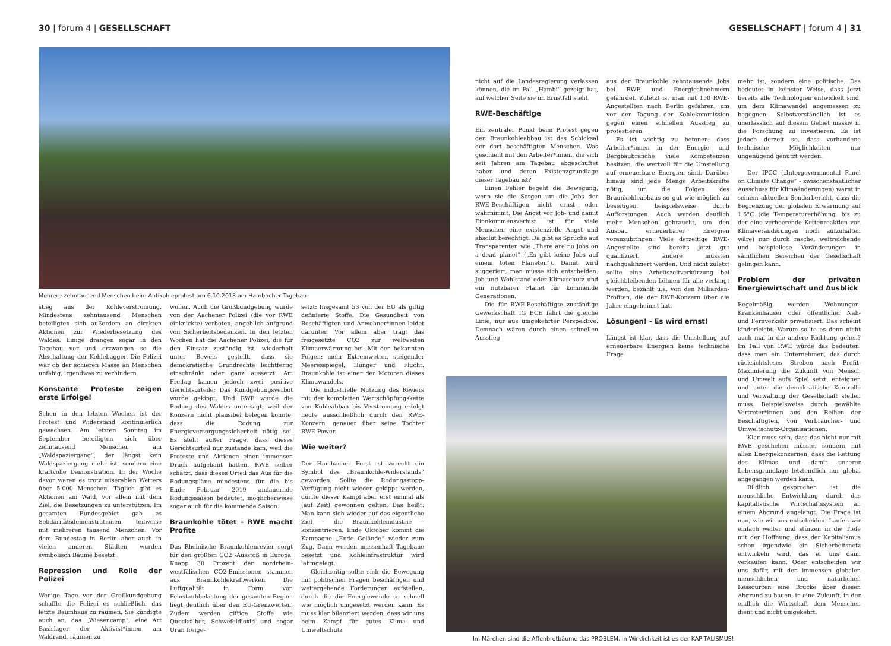30 | forum 4 | GESELLSCHAFT
Mehrere zehntausend Menschen beim Antikohleprotest am 6.10.2018 am Hambacher Tagebau
stieg aus der Kohleverstromung. Mindestens zehntausend Menschen beteiligten sich außerdem an direkten Aktionen zur Wiederbesetzung des Waldes. Einige drangen sogar in den Tagebau vor und erzwangen so die Abschaltung der Kohlebagger. Die Polizei war ob der schieren Masse an Menschen unfähig, irgendwas zu verhindern.
Konstante Proteste zeigen erste Erfolge!
Schon in den letzten Wochen ist der Protest und Widerstand kontinuierlich gewachsen. Am letzten Sonntag im September beteiligten sich über zehntausend Menschen am „Waldspaziergang“, der längst kein Waldspaziergang mehr ist, sondern eine kraftvolle Demonstration. In der Woche davor waren es trotz miserablen Wetters über 5.000 Menschen. Täglich gibt es Aktionen am Wald, vor allem mit dem Ziel, die Besetzungen zu unterstützen. Im gesamten Bundesgebiet gab es Solidaritätsdemonstrationen, teilweise mit mehreren tausend Menschen. Vor dem Bundestag in Berlin aber auch in vielen anderen Städten wurden symbolisch Bäume besetzt.
Repression und Rolle der Polizei
Wenige Tage vor der Großkundgebung schaffte die Polizei es schließlich, das letzte Baumhaus zu räumen. Sie kündigte auch an, das „Wiesencamp“, eine Art Basislager der Aktivist*innen am Waldrand, räumen zu
wollen. Auch die Großkundgebung wurde von der Aachener Polizei (die vor RWE einknickte) verboten, angeblich aufgrund von Sicherheitsbedenken. In den letzten Wochen hat die Aachener Polizei, die für den Einsatz zuständig ist, wiederholt unter Beweis gestellt, dass sie demokratische Grundrechte leichtfertig einschränkt oder ganz aussetzt. Am Freitag kamen jedoch zwei positive Gerichtsurteile: Das Kundgebungsverbot wurde gekippt. Und RWE wurde die Rodung des Waldes untersagt, weil der Konzern nicht plausibel belegen konnte, dass die Rodung zur Energieversorgungssicherheit nötig sei. Es steht außer Frage, dass dieses Gerichtsurteil nur zustande kam, weil die Proteste und Aktionen einen immensen Druck aufgebaut hatten. RWE selber schätzt, dass dieses Urteil das Aus für die Rodungspläne mindestens für die bis Ende Februar 2019 andauernde Rodungssaison bedeutet, möglicherweise sogar auch für die kommende Saison.
Braunkohle tötet - RWE macht Profite
Das Rheinische Braunkohlenrevier sorgt für den größten CO2 -Ausstoß in Europa. Knapp 30 Prozent der nordrhein-westfälischen CO2-Emissionen stammen aus Braunkohlekraftwerken. Die Luftqualität in Form von Feinstaubbelastung der gesamten Region liegt deutlich über den EU-Grenzwerten. Zudem werden giftige Stoffe wie Quecksilber, Schwefeldioxid und sogar Uran freige-
setzt: Insgesamt 53 von der EU als giftig definierte Stoffe. Die Gesundheit von Beschäftigten und Anwohner*innen leidet darunter. Vor allem aber trägt das freigesetzte CO2 zur weltweiten Klimaerwärmung bei. Mit den bekannten Folgen: mehr Extremwetter, steigender Meeresspiegel, Hunger und Flucht. Braunkohle ist einer der Motoren dieses Klimawandels.
Die industrielle Nutzung des Reviers mit der kompletten Wertschöpfungskette von Kohleabbau bis Verstromung erfolgt heute ausschließlich durch den RWE-Konzern, genauer über seine Tochter RWE Power.
Wie weiter?
Der Hambacher Forst ist zurecht ein Symbol des „Braunkohle-Widerstands“ geworden. Sollte die Rodungsstopp-Verfügung nicht wieder gekippt werden, dürfte dieser Kampf aber erst einmal als (auf Zeit) gewonnen gelten. Das heißt: Man kann sich wieder auf das eigentliche Ziel – die Braunkohleindustrie – konzentrieren. Ende Oktober kommt die Kampagne „Ende Gelände“ wieder zum Zug. Dann werden massenhaft Tagebaue besetzt und Kohleinfrastruktur wird lahmgelegt.
Gleichzeitig sollte sich die Bewegung mit politischen Fragen beschäftigen und weitergehende Forderungen aufstellen, durch die die Energiewende so schnell wie möglich umgesetzt werden kann. Es muss klar bilanziert werden, dass wir uns beim Kampf für gutes Klima und Umweltschutz
GESELLSCHAFT | forum 4 | 31
nicht auf die Landesregierung verlassen können, die im Fall „Hambi“ gezeigt hat, auf welcher Seite sie im Ernstfall steht.
RWE-Beschäftige
Ein zentraler Punkt beim Protest gegen den Braunkohleabbau ist das Schicksal der dort beschäftigten Menschen. Was geschieht mit den Arbeiter*innen, die sich seit Jahren am Tagebau abgeschuftet haben und deren Existenzgrundlage dieser Tagebau ist?
Einen Fehler begeht die Bewegung, wenn sie die Sorgen um die Jobs der RWE-Beschäftigen nicht ernst- oder wahrnimmt. Die Angst vor Job- und damit Einnkommensverlust ist für viele Menschen eine existenzielle Angst und absolut berechtigt. Da gibt es Sprüche auf Transparenten wie „There are no jobs on a dead planet“ („Es gibt keine Jobs auf einem toten Planeten“). Damit wird suggeriert, man müsse sich entscheiden: Job und Wohlstand oder Klimaschutz und ein nutzbarer Planet für kommende Generationen.
Die für RWE-Beschäftigte zuständige Gewerkschaft IG BCE fährt die gleiche Linie, nur aus umgekehrter Perspektive. Demnach wären durch einen schnellen Ausstieg
aus der Braunkohle zehntausende Jobs bei RWE und Energieabnehmern gefährdet. Zuletzt ist man mit 150 RWE-Angestellten nach Berlin gefahren, um vor der Tagung der Kohlekommission gegen einen schnellen Ausstieg zu protestieren.
Es ist wichtig zu betonen, dass Arbeiter*innen in der Energie- und Bergbaubranche viele Kompetenzen besitzen, die wertvoll für die Umstellung auf erneuerbare Energien sind. Darüber hinaus sind jede Menge Arbeitskräfte nötig, um die Folgen des Braunkohleabbaus so gut wie möglich zu beseitigen, beispielsweise durch Aufforstungen. Auch werden deutlich mehr Menschen gebraucht, um den Ausbau erneuerbarer Energien voranzubringen. Viele derzeitige RWE-Angestellte sind bereits jetzt gut qualifiziert, andere müssten nachqualifiziert werden. Und nicht zuletzt sollte eine Arbeitszeitverkürzung bei gleichbleibenden Löhnen für alle verlangt werden, bezahlt u.a. von den Milliarden-Profiten, die der RWE-Konzern über die Jahre eingeheimst hat.
Lösungen! - Es wird ernst!
Längst ist klar, dass die Umstellung auf erneuerbare Energien keine technische Frage
Im Märchen sind die Affenbrotbäume das PROBLEM, in Wirklichkeit ist es der KAPITALISMUS!
mehr ist, sondern eine politische. Das bedeutet in keinster Weise, dass jetzt bereits alle Technologien entwickelt sind, um dem Klimawandel angemessen zu begegnen. Selbstverständlich ist es unerlässlich auf diesem Gebiet massiv in die Forschung zu investieren. Es ist jedoch derzeit so, dass vorhandene technische Möglichkeiten nur ungenügend genutzt werden.
Der IPCC („Intergovernmental Panel on Climate Change“ - zwischenstaatlicher Ausschuss für Klimaänderungen) warnt in seinem aktuellen Sonderbericht, dass die Begrenzung der globalen Erwärmung auf 1,5°C (die Temperaturerhöhung, bis zu der eine verheerende Kettenreaktion von Klimaveränderungen noch aufzuhalten wäre) nur durch rasche, weitreichende und beispiellose Veränderungen in sämtlichen Bereichen der Gesellschaft gelingen kann.
Problem der privaten Energiewirtschaft und Ausblick
Regelmäßig werden Wohnungen, Krankenhäuser oder öffentlicher Nah- und Fernverkehr privatisiert. Das scheint kinderleicht. Warum sollte es denn nicht auch mal in die andere Richtung gehen? Im Fall von RWE würde das bedeuten, dass man ein Unternehmen, das durch rücksichtsloses Streben nach Profit-Maximierung die Zukunft von Mensch und Umwelt aufs Spiel setzt, enteignen und unter die demokratische Kontrolle und Verwaltung der Gesellschaft stellen muss. Beispielsweise durch gewählte Vertreter*innen aus den Reihen der Beschäftigten, von Verbraucher- und Umweltschutz-Organisationen.
Klar muss sein, dass das nicht nur mit RWE geschehen müsste, sondern mit allen Energiekonzernen, dass die Rettung des Klimas und damit unserer Lebensgrundlage letztendlich nur global angegangen werden kann.
Bildlich gesprochen ist die menschliche Entwicklung durch das kapitalistische Wirtschaftssystem an einem Abgrund angelangt. Die Frage ist nun, wie wir uns entscheiden. Laufen wir einfach weiter und stürzen in die Tiefe mit der Hoffnung, dass der Kapitalismus schon irgendwie ein Sicherheitsnetz entwickeln wird, das er uns dann verkaufen kann. Oder entscheiden wir uns dafür, mit den immensen globalen menschlichen und natürlichen Ressourcen eine Brücke über diesen Abgrund zu bauen, in eine Zukunft, in der endlich die Wirtschaft dem Menschen dient und nicht umgekehrt.